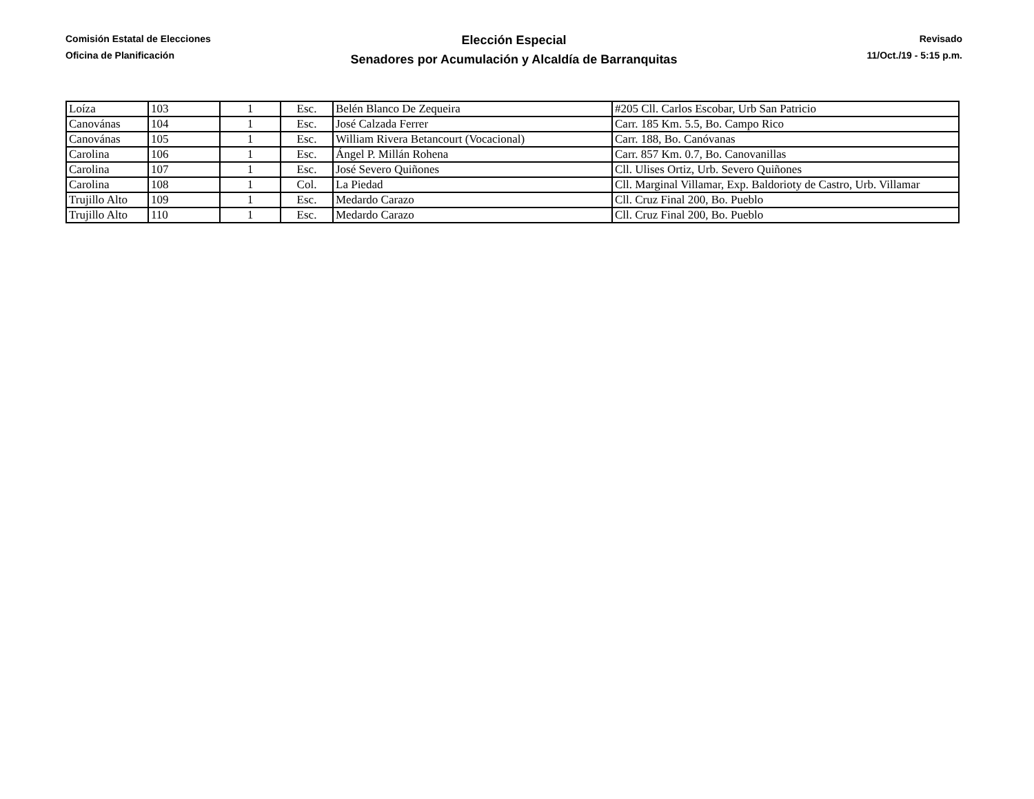Comisión Estatal de Elecciones
Oficina de Planificación
Elección Especial
Senadores por Acumulación y Alcaldía de Barranquitas
Revisado
11/Oct./19 - 5:15 p.m.
| Loíza | 103 | 1 | Esc. | Belén Blanco De Zequeira | #205 Cll. Carlos Escobar, Urb San Patricio |
| Canovánas | 104 | 1 | Esc. | José Calzada Ferrer | Carr. 185 Km. 5.5, Bo. Campo Rico |
| Canovánas | 105 | 1 | Esc. | William Rivera Betancourt (Vocacional) | Carr. 188, Bo. Canóvanas |
| Carolina | 106 | 1 | Esc. | Ángel P. Millán Rohena | Carr. 857 Km. 0.7, Bo. Canovanillas |
| Carolina | 107 | 1 | Esc. | José Severo Quiñones | Cll. Ulises Ortiz, Urb. Severo Quiñones |
| Carolina | 108 | 1 | Col. | La Piedad | Cll. Marginal Villamar, Exp. Baldorioty de Castro, Urb. Villamar |
| Trujillo Alto | 109 | 1 | Esc. | Medardo Carazo | Cll. Cruz Final 200, Bo. Pueblo |
| Trujillo Alto | 110 | 1 | Esc. | Medardo Carazo | Cll. Cruz Final 200, Bo. Pueblo |